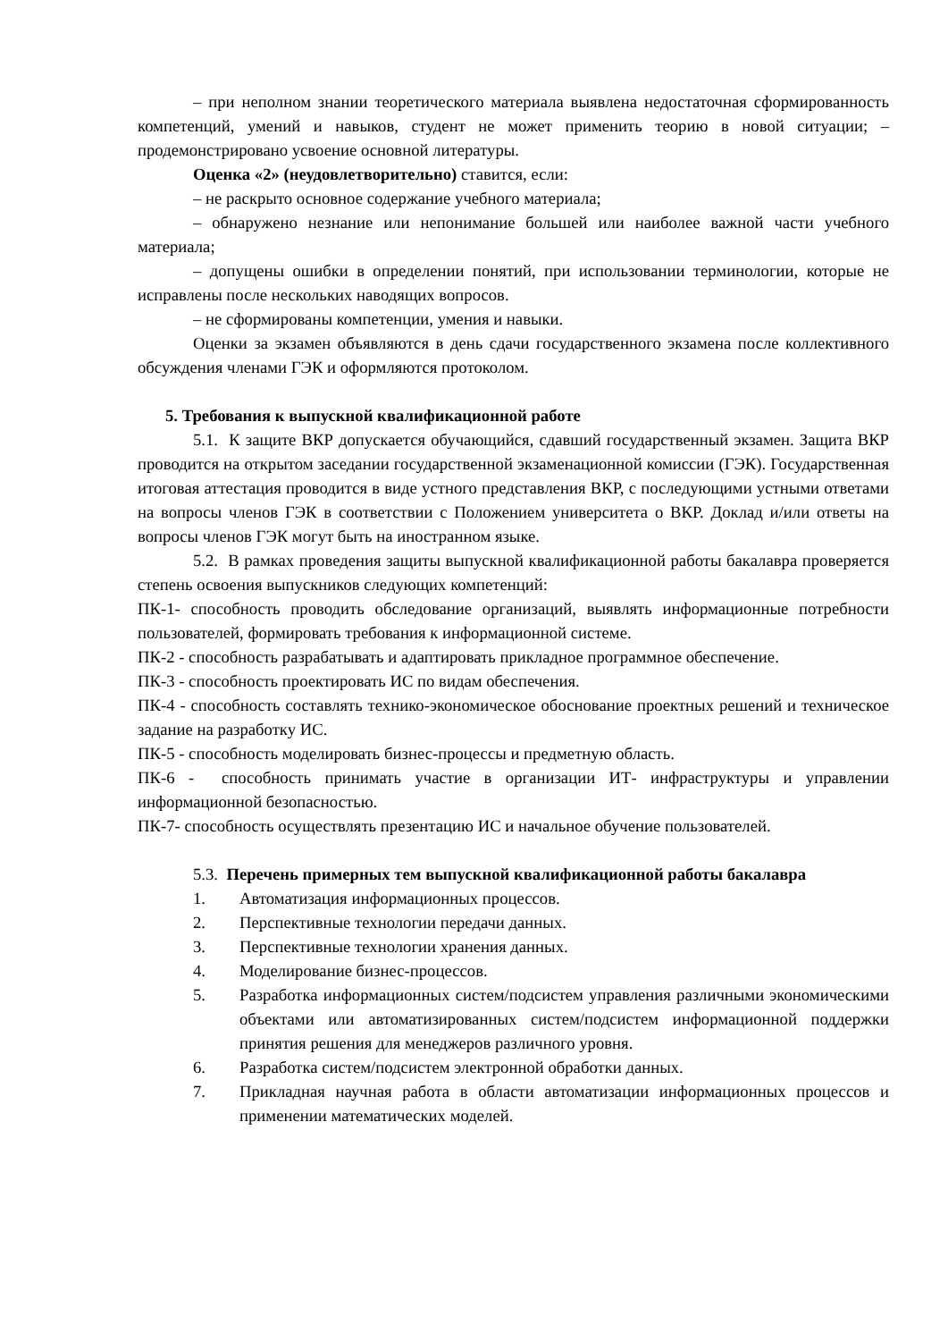– при неполном знании теоретического материала выявлена недостаточная сформированность компетенций, умений и навыков, студент не может применить теорию в новой ситуации; – продемонстрировано усвоение основной литературы.
Оценка «2» (неудовлетворительно) ставится, если:
– не раскрыто основное содержание учебного материала;
– обнаружено незнание или непонимание большей или наиболее важной части учебного материала;
– допущены ошибки в определении понятий, при использовании терминологии, которые не исправлены после нескольких наводящих вопросов.
– не сформированы компетенции, умения и навыки.
Оценки за экзамен объявляются в день сдачи государственного экзамена после коллективного обсуждения членами ГЭК и оформляются протоколом.
5. Требования к выпускной квалификационной работе
5.1. К защите ВКР допускается обучающийся, сдавший государственный экзамен. Защита ВКР проводится на открытом заседании государственной экзаменационной комиссии (ГЭК). Государственная итоговая аттестация проводится в виде устного представления ВКР, с последующими устными ответами на вопросы членов ГЭК в соответствии с Положением университета о ВКР. Доклад и/или ответы на вопросы членов ГЭК могут быть на иностранном языке.
5.2. В рамках проведения защиты выпускной квалификационной работы бакалавра проверяется степень освоения выпускников следующих компетенций:
ПК-1- способность проводить обследование организаций, выявлять информационные потребности пользователей, формировать требования к информационной системе.
ПК-2 - способность разрабатывать и адаптировать прикладное программное обеспечение.
ПК-3 - способность проектировать ИС по видам обеспечения.
ПК-4 - способность составлять технико-экономическое обоснование проектных решений и техническое задание на разработку ИС.
ПК-5 - способность моделировать бизнес-процессы и предметную область.
ПК-6 - способность принимать участие в организации ИТ- инфраструктуры и управлении информационной безопасностью.
ПК-7- способность осуществлять презентацию ИС и начальное обучение пользователей.
5.3. Перечень примерных тем выпускной квалификационной работы бакалавра
1. Автоматизация информационных процессов.
2. Перспективные технологии передачи данных.
3. Перспективные технологии хранения данных.
4. Моделирование бизнес-процессов.
5. Разработка информационных систем/подсистем управления различными экономическими объектами или автоматизированных систем/подсистем информационной поддержки принятия решения для менеджеров различного уровня.
6. Разработка систем/подсистем электронной обработки данных.
7. Прикладная научная работа в области автоматизации информационных процессов и применении математических моделей.